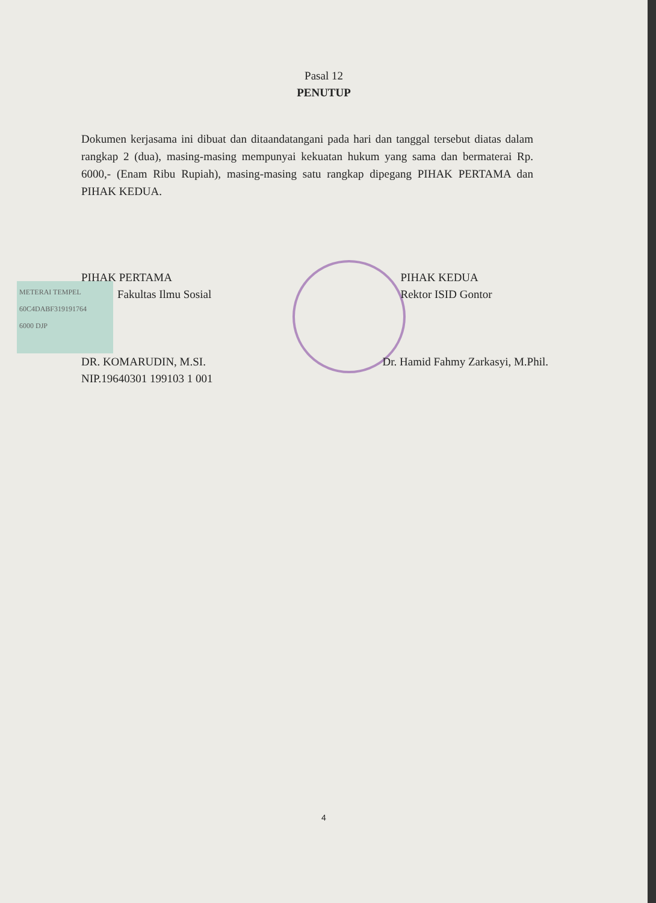Pasal 12
PENUTUP
Dokumen kerjasama ini dibuat dan ditaandatangani pada hari dan tanggal tersebut diatas dalam rangkap 2 (dua), masing-masing mempunyai kekuatan hukum yang sama dan bermaterai Rp. 6000,- (Enam Ribu Rupiah), masing-masing satu rangkap dipegang PIHAK PERTAMA dan PIHAK KEDUA.
METERAI TEMPEL
60C4DABF319191764
6000 DJP
PIHAK PERTAMA
Fakultas Ilmu Sosial
DR. KOMARUDIN, M.SI.
NIP.19640301 199103 1 001
PIHAK KEDUA
Rektor ISID Gontor
Dr. Hamid Fahmy Zarkasyi, M.Phil.
4